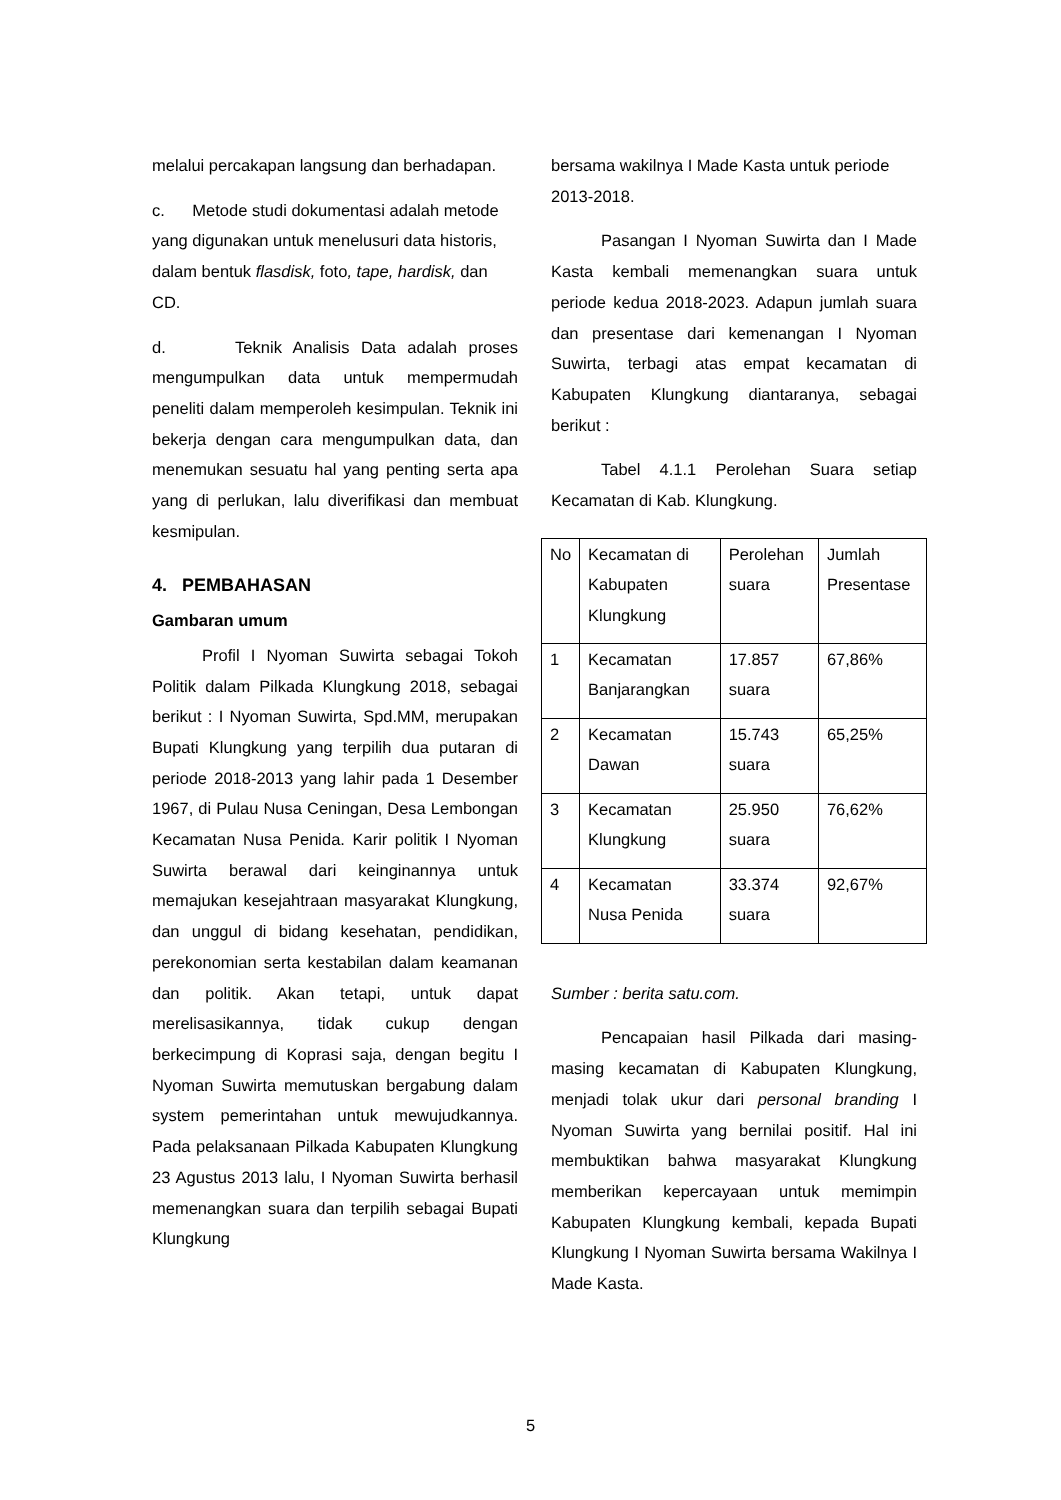melalui percakapan langsung dan berhadapan.
c. Metode studi dokumentasi adalah metode yang digunakan untuk menelusuri data historis, dalam bentuk flasdisk, foto, tape, hardisk, dan CD.
d. Teknik Analisis Data adalah proses mengumpulkan data untuk mempermudah peneliti dalam memperoleh kesimpulan. Teknik ini bekerja dengan cara mengumpulkan data, dan menemukan sesuatu hal yang penting serta apa yang di perlukan, lalu diverifikasi dan membuat kesmipulan.
4. PEMBAHASAN
Gambaran umum
Profil I Nyoman Suwirta sebagai Tokoh Politik dalam Pilkada Klungkung 2018, sebagai berikut : I Nyoman Suwirta, Spd.MM, merupakan Bupati Klungkung yang terpilih dua putaran di periode 2018-2013 yang lahir pada 1 Desember 1967, di Pulau Nusa Ceningan, Desa Lembongan Kecamatan Nusa Penida. Karir politik I Nyoman Suwirta berawal dari keinginannya untuk memajukan kesejahtraan masyarakat Klungkung, dan unggul di bidang kesehatan, pendidikan, perekonomian serta kestabilan dalam keamanan dan politik. Akan tetapi, untuk dapat merelisasikannya, tidak cukup dengan berkecimpung di Koprasi saja, dengan begitu I Nyoman Suwirta memutuskan bergabung dalam system pemerintahan untuk mewujudkannya. Pada pelaksanaan Pilkada Kabupaten Klungkung 23 Agustus 2013 lalu, I Nyoman Suwirta berhasil memenangkan suara dan terpilih sebagai Bupati Klungkung
bersama wakilnya I Made Kasta untuk periode 2013-2018.
Pasangan I Nyoman Suwirta dan I Made Kasta kembali memenangkan suara untuk periode kedua 2018-2023. Adapun jumlah suara dan presentase dari kemenangan I Nyoman Suwirta, terbagi atas empat kecamatan di Kabupaten Klungkung diantaranya, sebagai berikut :
Tabel 4.1.1 Perolehan Suara setiap Kecamatan di Kab. Klungkung.
| No | Kecamatan di Kabupaten Klungkung | Perolehan suara | Jumlah Presentase |
| 1 | Kecamatan Banjarangkan | 17.857 suara | 67,86% |
| 2 | Kecamatan Dawan | 15.743 suara | 65,25% |
| 3 | Kecamatan Klungkung | 25.950 suara | 76,62% |
| 4 | Kecamatan Nusa Penida | 33.374 suara | 92,67% |
Sumber : berita satu.com.
Pencapaian hasil Pilkada dari masing-masing kecamatan di Kabupaten Klungkung, menjadi tolak ukur dari personal branding I Nyoman Suwirta yang bernilai positif. Hal ini membuktikan bahwa masyarakat Klungkung memberikan kepercayaan untuk memimpin Kabupaten Klungkung kembali, kepada Bupati Klungkung I Nyoman Suwirta bersama Wakilnya I Made Kasta.
5